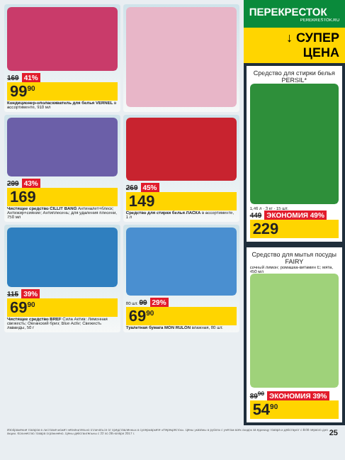169 41%
99<sup>90</sup>
Кондиционер-ополаскиватель для белья VERNEL в ассортименте, 910 мл
299 43%
169
Чистящее средство CILLIT BANG Антиналет+блеск; Антижир+сияние; Антиплесень; для удаления плесени, 750 мл
269 45%
149
Средство для стирки белья ЛАСКА в ассортименте, 1 л
115 39%
69<sup>90</sup>
Чистящее средство BREF Сила Актив: Лимонная свежесть; Океанский бриз; Blue Activ; Свежесть лаванды, 50 г
80 шт. 99 29%
69<sup>90</sup>
Туалетная бумага MON RULON влажная, 80 шт.
ПЕРЕКРЕСТОК
PEREKRESTOK.RU
↓ СУПЕР ЦЕНА
Средство для стирки белья PERSIL*
1,46 л · 3 кг · 15 шт.
449 ЭКОНОМИЯ 49%
229
Средство для мытья посуды FAIRY
сочный лимон; ромашка-витамин Е; мята, 450 мл
89<sup>90</sup> ЭКОНОМИЯ 39%
54<sup>90</sup>
Изображение товаров в листовке может незначительно отличаться от представленных в супермаркете «Перекрёсток». Цены указаны в рублях с учетом всех скидок за единицу товара и действуют с 8:00 первого дня акции. Количество товара ограничено. Цены действительны с 22 по 28 ноября 2017 г.
25